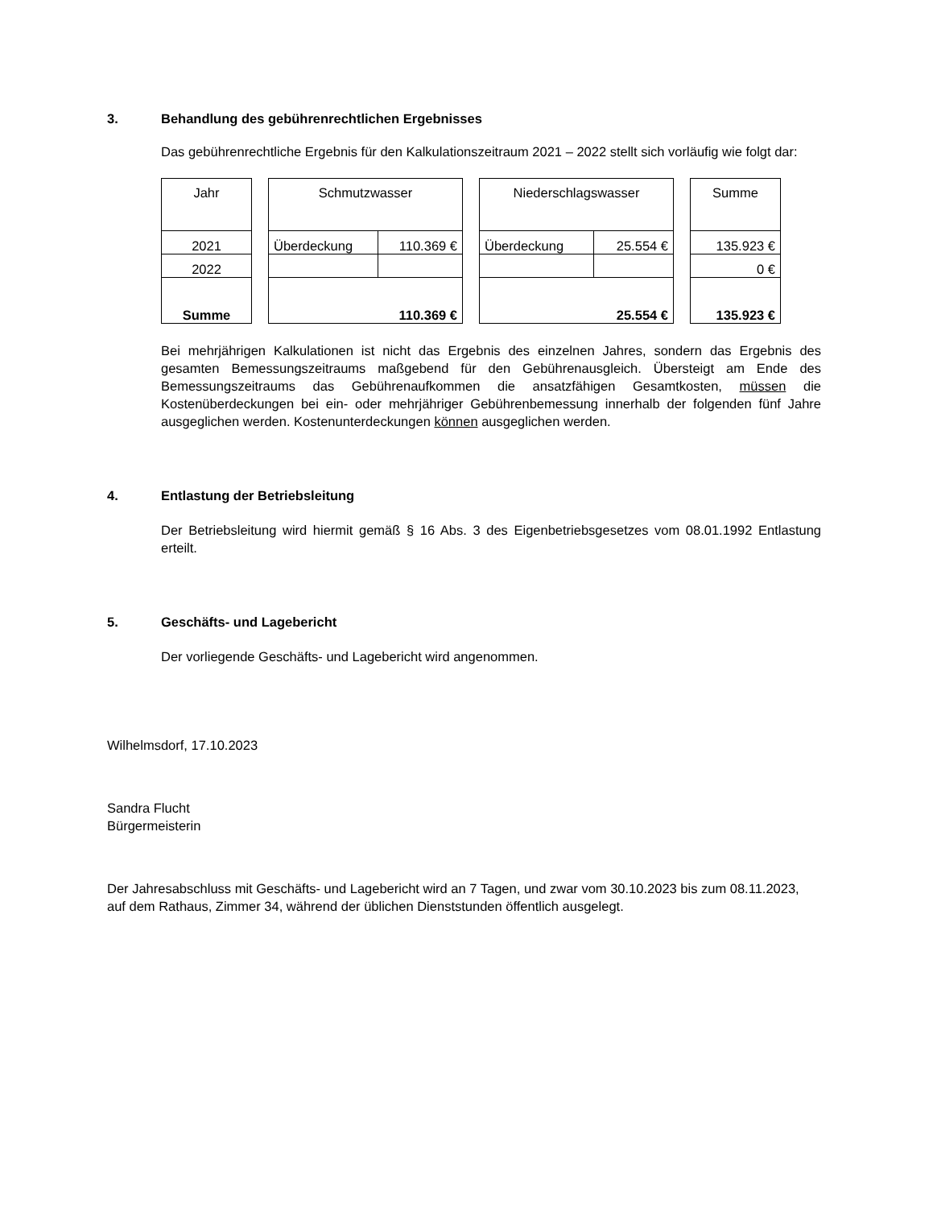3. Behandlung des gebührenrechtlichen Ergebnisses
Das gebührenrechtliche Ergebnis für den Kalkulationszeitraum 2021 – 2022 stellt sich vorläufig wie folgt dar:
| / Jahr / / 2021 / / 2022 / / Summe / | / Schmutzwasser / / / Überdeckung / 110.369 € / / 110.369 € / / | / Niederschlagswasser / / / Überdeckung / 25.554 € / / 25.554 € / / | / Summe / / 135.923 € / / 0 € / / 135.923 € / |
Bei mehrjährigen Kalkulationen ist nicht das Ergebnis des einzelnen Jahres, sondern das Ergebnis des gesamten Bemessungszeitraums maßgebend für den Gebührenausgleich. Übersteigt am Ende des Bemessungszeitraums das Gebührenaufkommen die ansatzfähigen Gesamtkosten, müssen die Kostenüberdeckungen bei ein- oder mehrjähriger Gebührenbemessung innerhalb der folgenden fünf Jahre ausgeglichen werden. Kostenunterdeckungen können ausgeglichen werden.
4. Entlastung der Betriebsleitung
Der Betriebsleitung wird hiermit gemäß § 16 Abs. 3 des Eigenbetriebsgesetzes vom 08.01.1992 Entlastung erteilt.
5. Geschäfts- und Lagebericht
Der vorliegende Geschäfts- und Lagebericht wird angenommen.
Wilhelmsdorf, 17.10.2023
Sandra Flucht
Bürgermeisterin
Der Jahresabschluss mit Geschäfts- und Lagebericht wird an 7 Tagen, und zwar vom 30.10.2023 bis zum 08.11.2023, auf dem Rathaus, Zimmer 34, während der üblichen Dienststunden öffentlich ausgelegt.